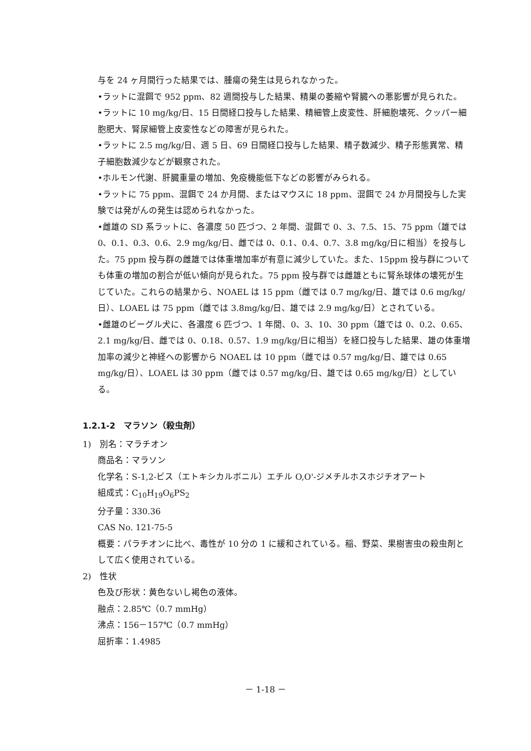与を 24 ヶ月間行った結果では、腫瘍の発生は見られなかった。
•ラットに混餌で 952 ppm、82 週間投与した結果、精巣の萎縮や腎臓への悪影響が見られた。
•ラットに 10 mg/kg/日、15 日間経口投与した結果、精細管上皮変性、肝細胞壊死、クッパー細胞肥大、腎尿細管上皮変性などの障害が見られた。
•ラットに 2.5 mg/kg/日、週 5 日、69 日間経口投与した結果、精子数減少、精子形態異常、精子細胞数減少などが観察された。
•ホルモン代謝、肝臓重量の増加、免疫機能低下などの影響がみられる。
•ラットに 75 ppm、混餌で 24 か月間、またはマウスに 18 ppm、混餌で 24 か月間投与した実験では発がんの発生は認められなかった。
•雌雄の SD 系ラットに、各濃度 50 匹づつ、2 年間、混餌で 0、3、7.5、15、75 ppm（雄では 0、0.1、0.3、0.6、2.9 mg/kg/日、雌では 0、0.1、0.4、0.7、3.8 mg/kg/日に相当）を投与した。75 ppm 投与群の雌雄では体重増加率が有意に減少していた。また、15ppm 投与群についても体重の増加の割合が低い傾向が見られた。75 ppm 投与群では雌雄ともに腎糸球体の壊死が生じていた。これらの結果から、NOAEL は 15 ppm（雌では 0.7 mg/kg/日、雄では 0.6 mg/kg/日）、LOAEL は 75 ppm（雌では 3.8mg/kg/日、雄では 2.9 mg/kg/日）とされている。
•雌雄のビーグル犬に、各濃度 6 匹づつ、1 年間、0、3、10、30 ppm（雄では 0、0.2、0.65、2.1 mg/kg/日、雌では 0、0.18、0.57、1.9 mg/kg/日に相当）を経口投与した結果、雄の体重増加率の減少と神経への影響から NOAEL は 10 ppm（雌では 0.57 mg/kg/日、雄では 0.65 mg/kg/日）、LOAEL は 30 ppm（雌では 0.57 mg/kg/日、雄では 0.65 mg/kg/日）としている。
1.2.1-2　マラソン（殺虫剤）
1)　別名：マラチオン
商品名：マラソン
化学名：S-1,2-ビス（エトキシカルボニル）エチル O,O'-ジメチルホスホジチオアート
組成式：C<sub>10</sub>H<sub>19</sub>O<sub>6</sub>PS<sub>2</sub>
分子量：330.36
CAS No. 121-75-5
概要：パラチオンに比べ、毒性が 10 分の 1 に緩和されている。稲、野菜、果樹害虫の殺虫剤として広く使用されている。
2)　性状
色及び形状：黄色ないし褐色の液体。
融点：2.85℃（0.7 mmHg）
沸点：156－157℃（0.7 mmHg）
屈折率：1.4985
－ 1-18 －